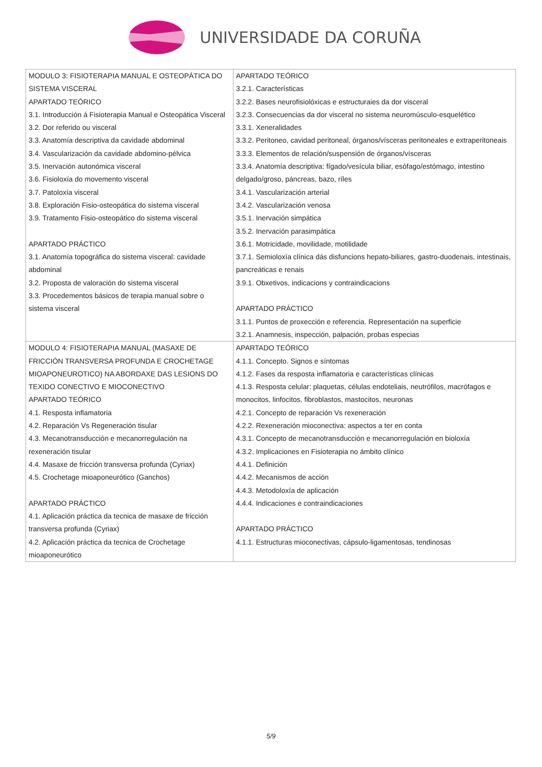UNIVERSIDADE DA CORUÑA
| MODULO 3: FISIOTERAPIA MANUAL E OSTEOPÁTICA DO SISTEMA VISCERAL APARTADO TEÓRICO 3.1. Introducción á Fisioterapia Manual e Osteopática Visceral 3.2. Dor referido ou visceral 3.3. Anatomía descriptiva da cavidade abdominal 3.4. Vascularización da cavidade abdomino-pélvica 3.5. Inervación autonómica visceral 3.6. Fisioloxía do movemento visceral 3.7. Patoloxía visceral 3.8. Exploración Fisio-osteopática do sistema visceral 3.9. Tratamento Fisio-osteopático do sistema visceral APARTADO PRÁCTICO 3.1. Anatomía topográfica do sistema visceral: cavidade abdominal 3.2. Proposta de valoración do sistema visceral 3.3. Procedementos básicos de terapia manual sobre o sistema visceral | APARTADO TEÓRICO 3.2.1. Características 3.2.2. Bases neurofisiolóxicas e estructuraies da dor visceral 3.2.3. Consecuencias da dor visceral no sistema neuromúsculo-esquelético 3.3.1. Xeneralidades 3.3.2. Peritoneo, cavidad peritoneal, órganos/vísceras peritoneales e extraperitoneais 3.3.3. Elementos de relación/suspensión de órganos/vísceras 3.3.4. Anatomía descriptiva: fígado/vesícula biliar, esófago/estómago, intestino delgado/groso, páncreas, bazo, ríles 3.4.1. Vascularización arterial 3.4.2. Vascularización venosa 3.5.1. Inervación simpática 3.5.2. Inervación parasimpática 3.6.1. Motricidade, movilidade, motilidade 3.7.1. Semioloxía clínica dás disfuncions hepato-biliares, gastro-duodenais, intestinais, pancreáticas e renais 3.9.1. Obxetivos, indicacions y contraindicacions APARTADO PRÁCTICO 3.1.1. Puntos de proxección e referencia. Representación na superficie 3.2.1. Anamnesis, inspección, palpación, probas especias |
| MODULO 4: FISIOTERAPIA MANUAL (MASAXE DE FRICCIÓN TRANSVERSA PROFUNDA E CROCHETAGE MIOAPONEUROTICO) NA ABORDAXE DAS LESIONS DO TEXIDO CONECTIVO E MIOCONECTIVO APARTADO TEÓRICO 4.1. Resposta inflamatoria 4.2. Reparación Vs Regeneración tisular 4.3. Mecanotransducción e mecanorregulación na rexeneración tisular 4.4. Masaxe de fricción transversa profunda (Cyriax) 4.5. Crochetage mioaponeurótico (Ganchos) APARTADO PRÁCTICO 4.1. Aplicación práctica da tecnica de masaxe de fricción transversa profunda (Cyriax) 4.2. Aplicación práctica da tecnica de Crochetage mioaponeurótico | APARTADO TEÓRICO 4.1.1. Concepto. Signos e síntomas 4.1.2. Fases da resposta inflamatoria e características clínicas 4.1.3. Resposta celular: plaquetas, células endoteliais, neutrófilos, macrófagos e monocitos, linfocitos, fibroblastos, mastocitos, neuronas 4.2.1. Concepto de reparación Vs rexeneración 4.2.2. Rexeneración mioconectiva: aspectos a ter en conta 4.3.1. Concepto de mecanotransducción e mecanorregulación en bioloxía 4.3.2. Implicaciones en Fisioterapia no ámbito clínico 4.4.1. Definición 4.4.2. Mecanismos de acción 4.4.3. Metodoloxía de aplicación 4.4.4. Indicaciones e contraindicaciones APARTADO PRÁCTICO 4.1.1. Estructuras mioconectivas, cápsulo-ligamentosas, tendinosas |
5/9